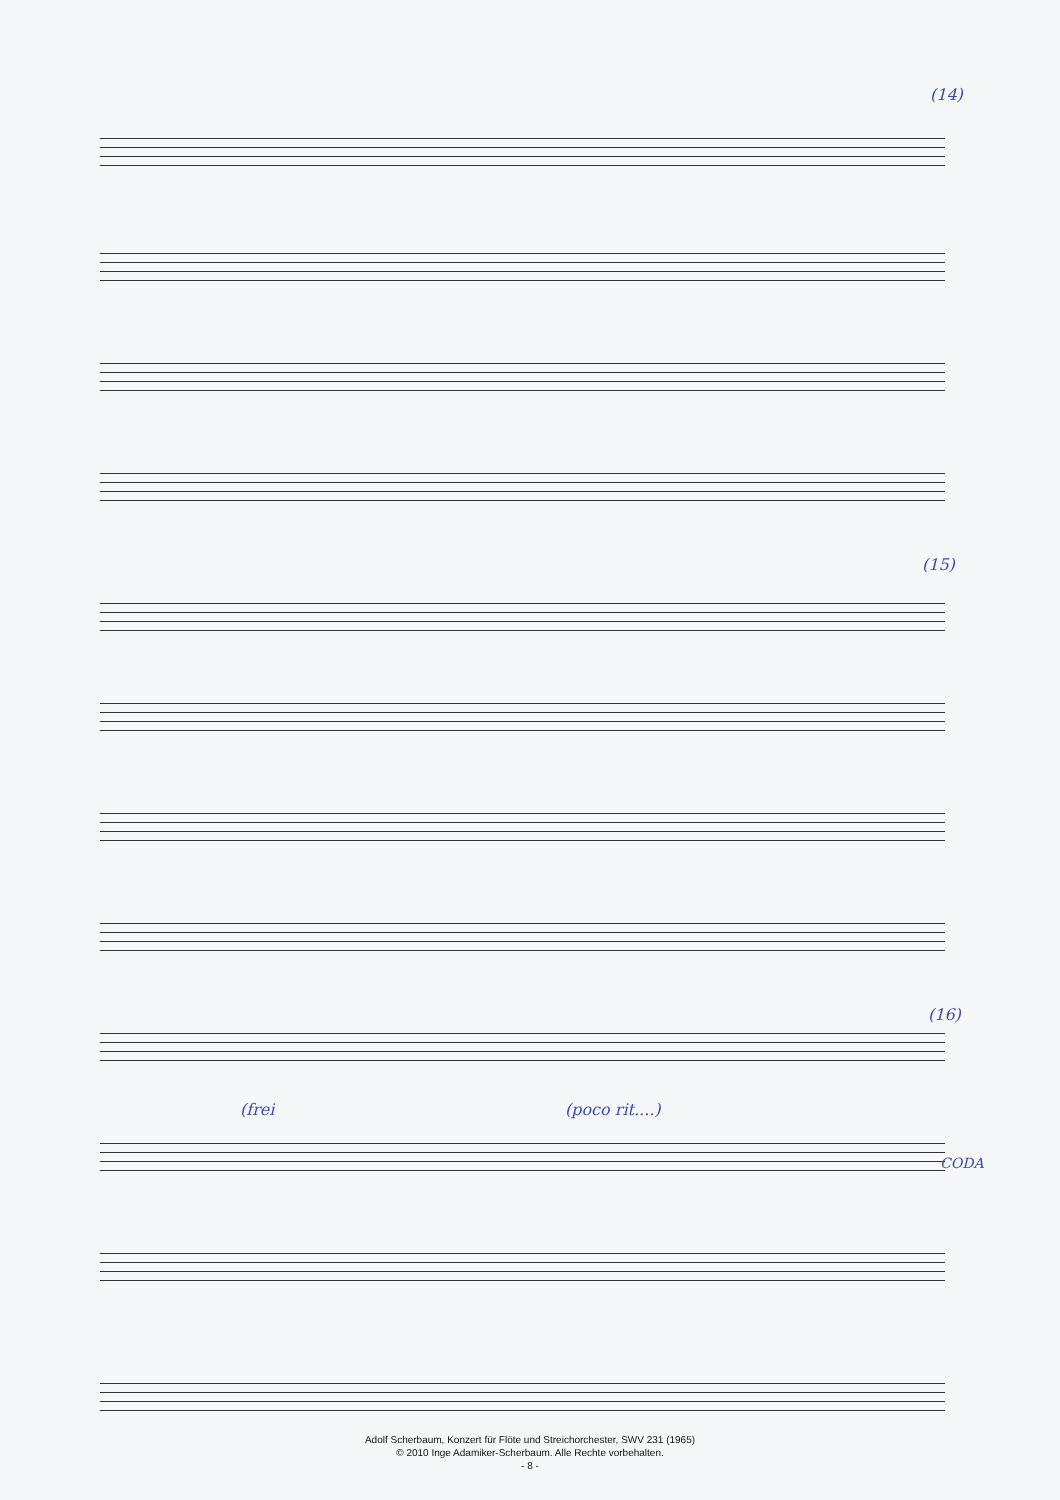(14)
(15)
(16)
(poco rit....)
(frei
CODA
Adolf Scherbaum, Konzert für Flöte und Streichorchester, SWV 231 (1965)
© 2010 Inge Adamiker-Scherbaum. Alle Rechte vorbehalten.
- 8 -